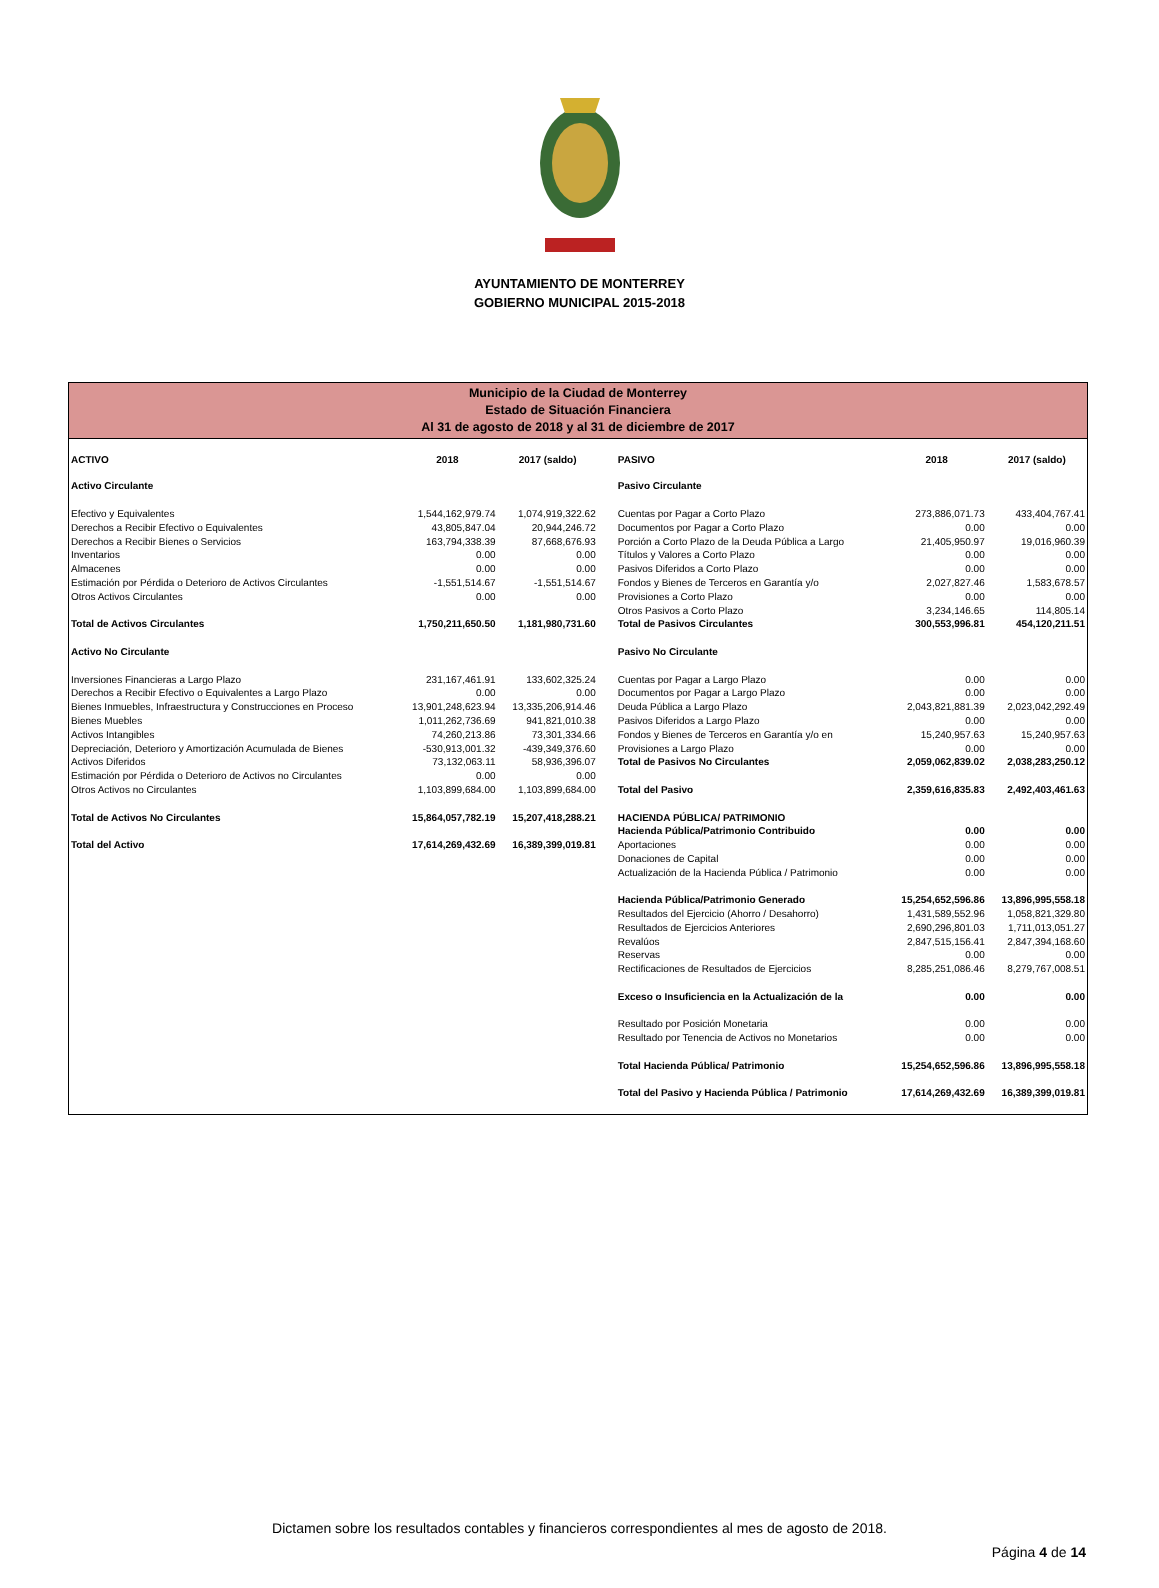AYUNTAMIENTO DE MONTERREY
GOBIERNO MUNICIPAL 2015-2018
Municipio de la Ciudad de Monterrey
Estado de Situación Financiera
Al 31 de agosto de 2018 y al 31 de diciembre de 2017
| ACTIVO | 2018 | 2017 (saldo) | PASIVO | 2018 | 2017 (saldo) |
| --- | --- | --- | --- | --- | --- |
| Activo Circulante | | | Pasivo Circulante | | |
| Efectivo y Equivalentes | 1,544,162,979.74 | 1,074,919,322.62 | Cuentas por Pagar a Corto Plazo | 273,886,071.73 | 433,404,767.41 |
| Derechos a Recibir Efectivo o Equivalentes | 43,805,847.04 | 20,944,246.72 | Documentos por Pagar a Corto Plazo | 0.00 | 0.00 |
| Derechos a Recibir Bienes o Servicios | 163,794,338.39 | 87,668,676.93 | Porción a Corto Plazo de la Deuda Pública a Largo | 21,405,950.97 | 19,016,960.39 |
| Inventarios | 0.00 | 0.00 | Títulos y Valores a Corto Plazo | 0.00 | 0.00 |
| Almacenes | 0.00 | 0.00 | Pasivos Diferidos a Corto Plazo | 0.00 | 0.00 |
| Estimación por Pérdida o Deterioro de Activos Circulantes | -1,551,514.67 | -1,551,514.67 | Fondos y Bienes de Terceros en Garantía y/o | 2,027,827.46 | 1,583,678.57 |
| Otros Activos Circulantes | 0.00 | 0.00 | Provisiones a Corto Plazo | 0.00 | 0.00 |
| | | | Otros Pasivos a Corto Plazo | 3,234,146.65 | 114,805.14 |
| Total de Activos Circulantes | 1,750,211,650.50 | 1,181,980,731.60 | Total de Pasivos Circulantes | 300,553,996.81 | 454,120,211.51 |
| Activo No Circulante | | | Pasivo No Circulante | | |
| Inversiones Financieras a Largo Plazo | 231,167,461.91 | 133,602,325.24 | Cuentas por Pagar a Largo Plazo | 0.00 | 0.00 |
| Derechos a Recibir Efectivo o Equivalentes a Largo Plazo | 0.00 | 0.00 | Documentos por Pagar a Largo Plazo | 0.00 | 0.00 |
| Bienes Inmuebles, Infraestructura y Construcciones en Proceso | 13,901,248,623.94 | 13,335,206,914.46 | Deuda Pública a Largo Plazo | 2,043,821,881.39 | 2,023,042,292.49 |
| Bienes Muebles | 1,011,262,736.69 | 941,821,010.38 | Pasivos Diferidos a Largo Plazo | 0.00 | 0.00 |
| Activos Intangibles | 74,260,213.86 | 73,301,334.66 | Fondos y Bienes de Terceros en Garantía y/o en | 15,240,957.63 | 15,240,957.63 |
| Depreciación, Deterioro y Amortización Acumulada de Bienes | -530,913,001.32 | -439,349,376.60 | Provisiones a Largo Plazo | 0.00 | 0.00 |
| Activos Diferidos | 73,132,063.11 | 58,936,396.07 | Total de Pasivos No Circulantes | 2,059,062,839.02 | 2,038,283,250.12 |
| Estimación por Pérdida o Deterioro de Activos no Circulantes | 0.00 | 0.00 | | | |
| Otros Activos no Circulantes | 1,103,899,684.00 | 1,103,899,684.00 | Total del Pasivo | 2,359,616,835.83 | 2,492,403,461.63 |
| Total de Activos No Circulantes | 15,864,057,782.19 | 15,207,418,288.21 | HACIENDA PÚBLICA/ PATRIMONIO | | |
| | | | Hacienda Pública/Patrimonio Contribuido | 0.00 | 0.00 |
| Total del Activo | 17,614,269,432.69 | 16,389,399,019.81 | Aportaciones | 0.00 | 0.00 |
| | | | Donaciones de Capital | 0.00 | 0.00 |
| | | | Actualización de la Hacienda Pública / Patrimonio | 0.00 | 0.00 |
| | | | Hacienda Pública/Patrimonio Generado | 15,254,652,596.86 | 13,896,995,558.18 |
| | | | Resultados del Ejercicio (Ahorro / Desahorro) | 1,431,589,552.96 | 1,058,821,329.80 |
| | | | Resultados de Ejercicios Anteriores | 2,690,296,801.03 | 1,711,013,051.27 |
| | | | Revalúos | 2,847,515,156.41 | 2,847,394,168.60 |
| | | | Reservas | 0.00 | 0.00 |
| | | | Rectificaciones de Resultados de Ejercicios | 8,285,251,086.46 | 8,279,767,008.51 |
| | | | Exceso o Insuficiencia en la Actualización de la | 0.00 | 0.00 |
| | | | Resultado por Posición Monetaria | 0.00 | 0.00 |
| | | | Resultado por Tenencia de Activos no Monetarios | 0.00 | 0.00 |
| | | | Total Hacienda Pública/ Patrimonio | 15,254,652,596.86 | 13,896,995,558.18 |
| | | | Total del Pasivo y Hacienda Pública / Patrimonio | 17,614,269,432.69 | 16,389,399,019.81 |
Dictamen sobre los resultados contables y financieros correspondientes al mes de agosto de 2018.
Página 4 de 14